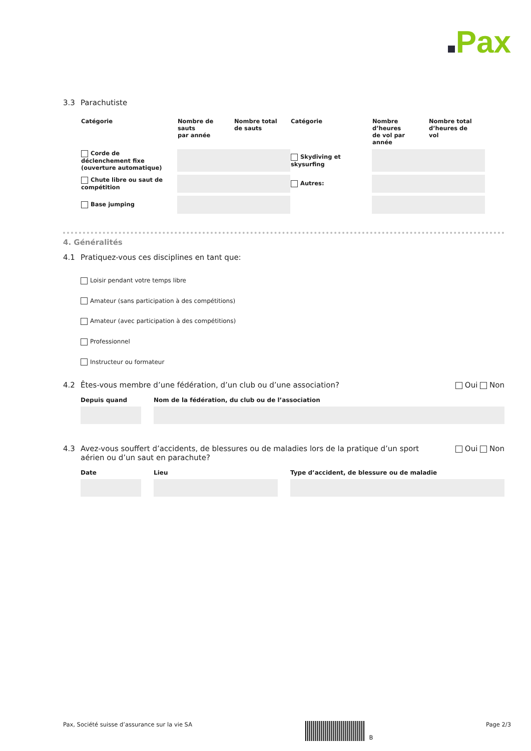Pax
3.3 Parachutiste
| Catégorie | Nombre de sauts par année | Nombre total de sauts | Catégorie | Nombre d’heures de vol par année | Nombre total d’heures de vol |
| --- | --- | --- | --- | --- | --- |
| Corde de déclenchement fixe (ouverture automatique) | | | Skydiving et skysurfing | | |
| Chute libre ou saut de compétition | | | Autres: | | |
| Base jumping | | | | | |
4. Généralités
4.1 Pratiquez-vous ces disciplines en tant que:
Loisir pendant votre temps libre
Amateur (sans participation à des compétitions)
Amateur (avec participation à des compétitions)
Professionnel
Instructeur ou formateur
4.2 Êtes-vous membre d’une fédération, d’un club ou d’une association?
Oui Non
Depuis quand Nom de la fédération, du club ou de l’association
4.3 Avez-vous souffert d’accidents, de blessures ou de maladies lors de la pratique d’un sport aérien ou d’un saut en parachute?
Oui Non
Date Lieu Type d’accident, de blessure ou de maladie
Pax, Société suisse d’assurance sur la vie SA B Page 2/3